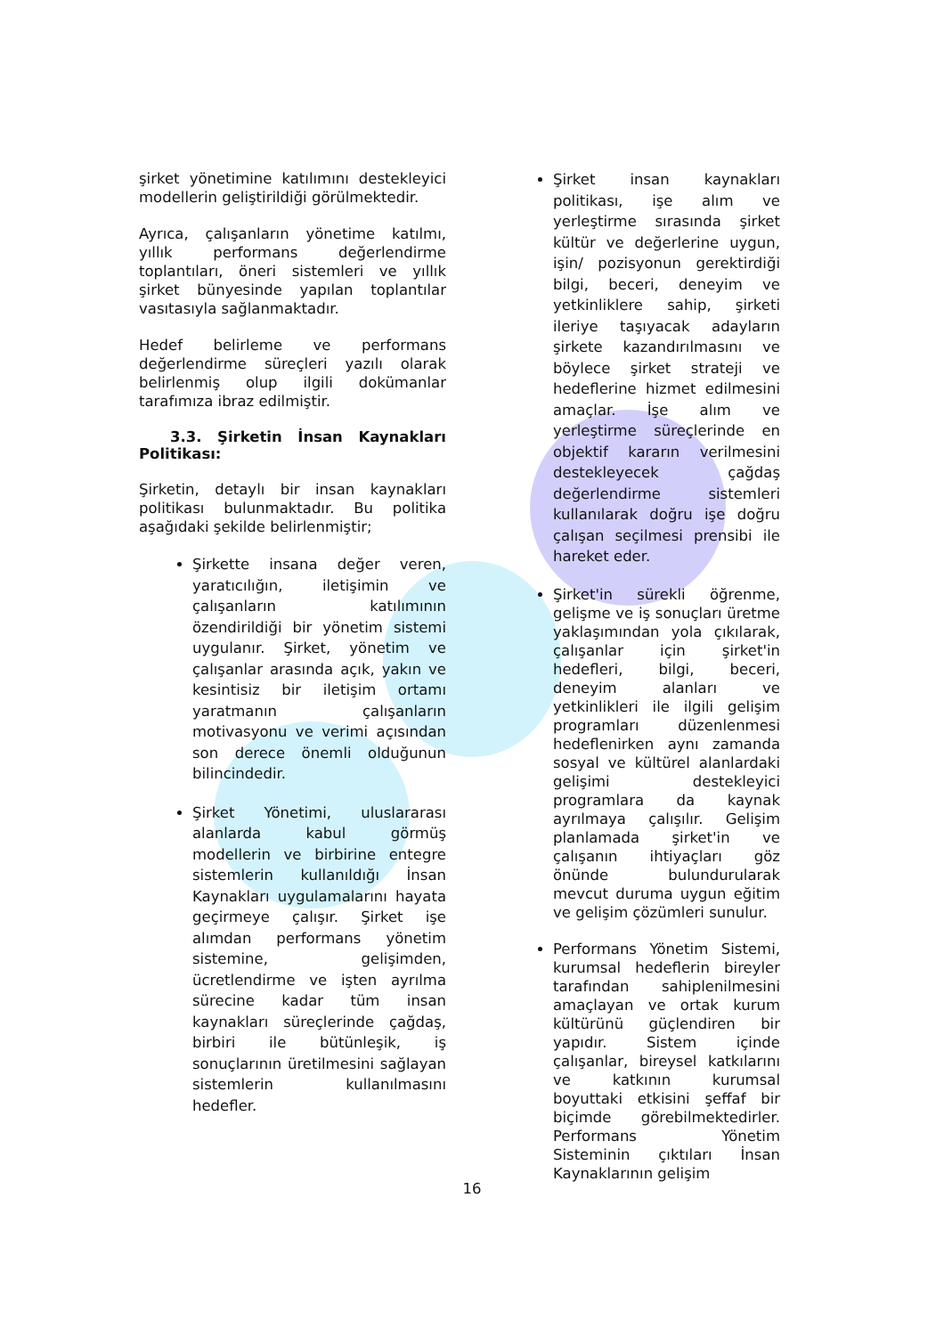şirket yönetimine katılımını destekleyici modellerin geliştirildiği görülmektedir.
Ayrıca, çalışanların yönetime katılmı, yıllık performans değerlendirme toplantıları, öneri sistemleri ve yıllık şirket bünyesinde yapılan toplantılar vasıtasıyla sağlanmaktadır.
Hedef belirleme ve performans değerlendirme süreçleri yazılı olarak belirlenmiş olup ilgili dokümanlar tarafımıza ibraz edilmiştir.
3.3. Şirketin İnsan Kaynakları Politikası:
Şirketin, detaylı bir insan kaynakları politikası bulunmaktadır. Bu politika aşağıdaki şekilde belirlenmiştir;
Şirkette insana değer veren, yaratıcılığın, iletişimin ve çalışanların katılımının özendirildiği bir yönetim sistemi uygulanır. Şirket, yönetim ve çalışanlar arasında açık, yakın ve kesintisiz bir iletişim ortamı yaratmanın çalışanların motivasyonu ve verimi açısından son derece önemli olduğunun bilincindedir.
Şirket Yönetimi, uluslararası alanlarda kabul görmüş modellerin ve birbirine entegre sistemlerin kullanıldığı İnsan Kaynakları uygulamalarını hayata geçirmeye çalışır. Şirket işe alımdan performans yönetim sistemine, gelişimden, ücretlendirme ve işten ayrılma sürecine kadar tüm insan kaynakları süreçlerinde çağdaş, birbiri ile bütünleşik, iş sonuçlarının üretilmesini sağlayan sistemlerin kullanılmasını hedefler.
Şirket insan kaynakları politikası, işe alım ve yerleştirme sırasında şirket kültür ve değerlerine uygun, işin/ pozisyonun gerektirdiği bilgi, beceri, deneyim ve yetkinliklere sahip, şirketi ileriye taşıyacak adayların şirkete kazandırılmasını ve böylece şirket strateji ve hedeflerine hizmet edilmesini amaçlar. İşe alım ve yerleştirme süreçlerinde en objektif kararın verilmesini destekleyecek çağdaş değerlendirme sistemleri kullanılarak doğru işe doğru çalışan seçilmesi prensibi ile hareket eder.
Şirket'in sürekli öğrenme, gelişme ve iş sonuçları üretme yaklaşımından yola çıkılarak, çalışanlar için şirket'in hedefleri, bilgi, beceri, deneyim alanları ve yetkinlikleri ile ilgili gelişim programları düzenlenmesi hedeflenirken aynı zamanda sosyal ve kültürel alanlardaki gelişimi destekleyici programlara da kaynak ayrılmaya çalışılır. Gelişim planlamada şirket'in ve çalışanın ihtiyaçları göz önünde bulundurularak mevcut duruma uygun eğitim ve gelişim çözümleri sunulur.
Performans Yönetim Sistemi, kurumsal hedeflerin bireyler tarafından sahiplenilmesini amaçlayan ve ortak kurum kültürünü güçlendiren bir yapıdır. Sistem içinde çalışanlar, bireysel katkılarını ve katkının kurumsal boyuttaki etkisini şeffaf bir biçimde görebilmektedirler. Performans Yönetim Sisteminin çıktıları İnsan Kaynaklarının gelişim
16